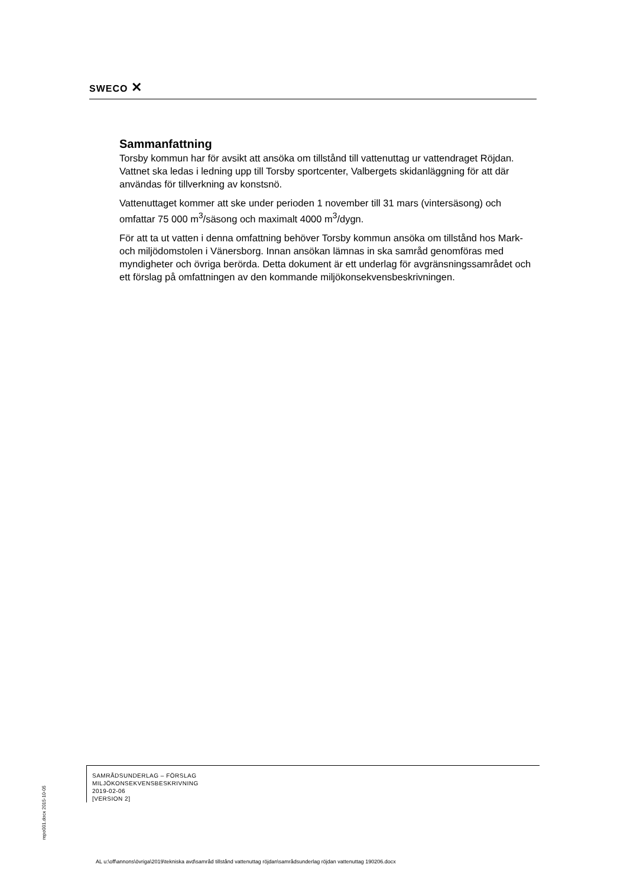SWECO ✕
Sammanfattning
Torsby kommun har för avsikt att ansöka om tillstånd till vattenuttag ur vattendraget Röjdan. Vattnet ska ledas i ledning upp till Torsby sportcenter, Valbergets skidanläggning för att där användas för tillverkning av konstsnö.
Vattenuttaget kommer att ske under perioden 1 november till 31 mars (vintersäsong) och omfattar 75 000 m<sup>3</sup>/säsong och maximalt 4000 m<sup>3</sup>/dygn.
För att ta ut vatten i denna omfattning behöver Torsby kommun ansöka om tillstånd hos Mark- och miljödomstolen i Vänersborg. Innan ansökan lämnas in ska samråd genomföras med myndigheter och övriga berörda. Detta dokument är ett underlag för avgränsningssamrådet och ett förslag på omfattningen av den kommande miljökonsekvensbeskrivningen.
repo001.docx 2015-10-05
SAMRÅDSUNDERLAG – FÖRSLAG
MILJÖKONSEKVENSBESKRIVNING
2019-02-06
[VERSION 2]
AL u:\off\annons\övriga\2019\tekniska avd\samråd tillstånd vattenuttag röjdan\samrådsunderlag röjdan vattenuttag 190206.docx